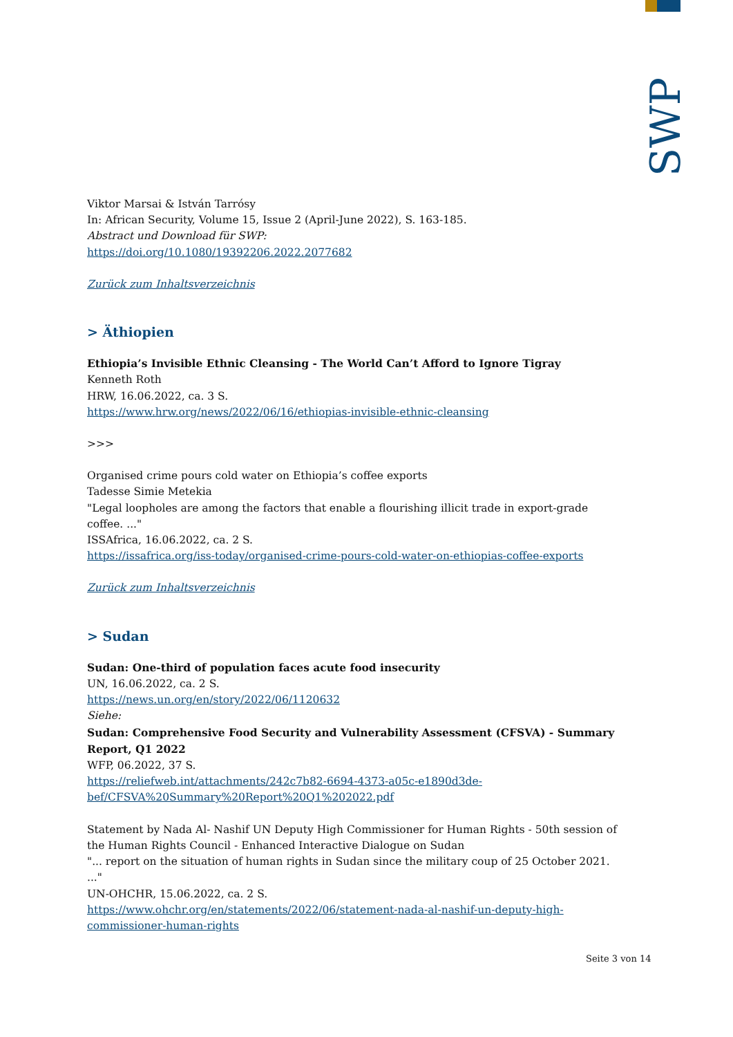SWP
Viktor Marsai & István Tarrósy
In: African Security, Volume 15, Issue 2 (April-June 2022), S. 163-185.
Abstract und Download für SWP:
https://doi.org/10.1080/19392206.2022.2077682
Zurück zum Inhaltsverzeichnis
> Äthiopien
Ethiopia’s Invisible Ethnic Cleansing - The World Can’t Afford to Ignore Tigray
Kenneth Roth
HRW, 16.06.2022, ca. 3 S.
https://www.hrw.org/news/2022/06/16/ethiopias-invisible-ethnic-cleansing
>>>
Organised crime pours cold water on Ethiopia’s coffee exports
Tadesse Simie Metekia
"Legal loopholes are among the factors that enable a flourishing illicit trade in export-grade coffee. ..."
ISSAfrica, 16.06.2022, ca. 2 S.
https://issafrica.org/iss-today/organised-crime-pours-cold-water-on-ethiopias-coffee-exports
Zurück zum Inhaltsverzeichnis
> Sudan
Sudan: One-third of population faces acute food insecurity
UN, 16.06.2022, ca. 2 S.
https://news.un.org/en/story/2022/06/1120632
Siehe:
Sudan: Comprehensive Food Security and Vulnerability Assessment (CFSVA) - Summary Report, Q1 2022
WFP, 06.2022, 37 S.
https://reliefweb.int/attachments/242c7b82-6694-4373-a05c-e1890d3de-bef/CFSVA%20Summary%20Report%20Q1%202022.pdf
Statement by Nada Al- Nashif UN Deputy High Commissioner for Human Rights - 50th session of the Human Rights Council - Enhanced Interactive Dialogue on Sudan
"... report on the situation of human rights in Sudan since the military coup of 25 October 2021. ..."
UN-OHCHR, 15.06.2022, ca. 2 S.
https://www.ohchr.org/en/statements/2022/06/statement-nada-al-nashif-un-deputy-high-commissioner-human-rights
Seite 3 von 14